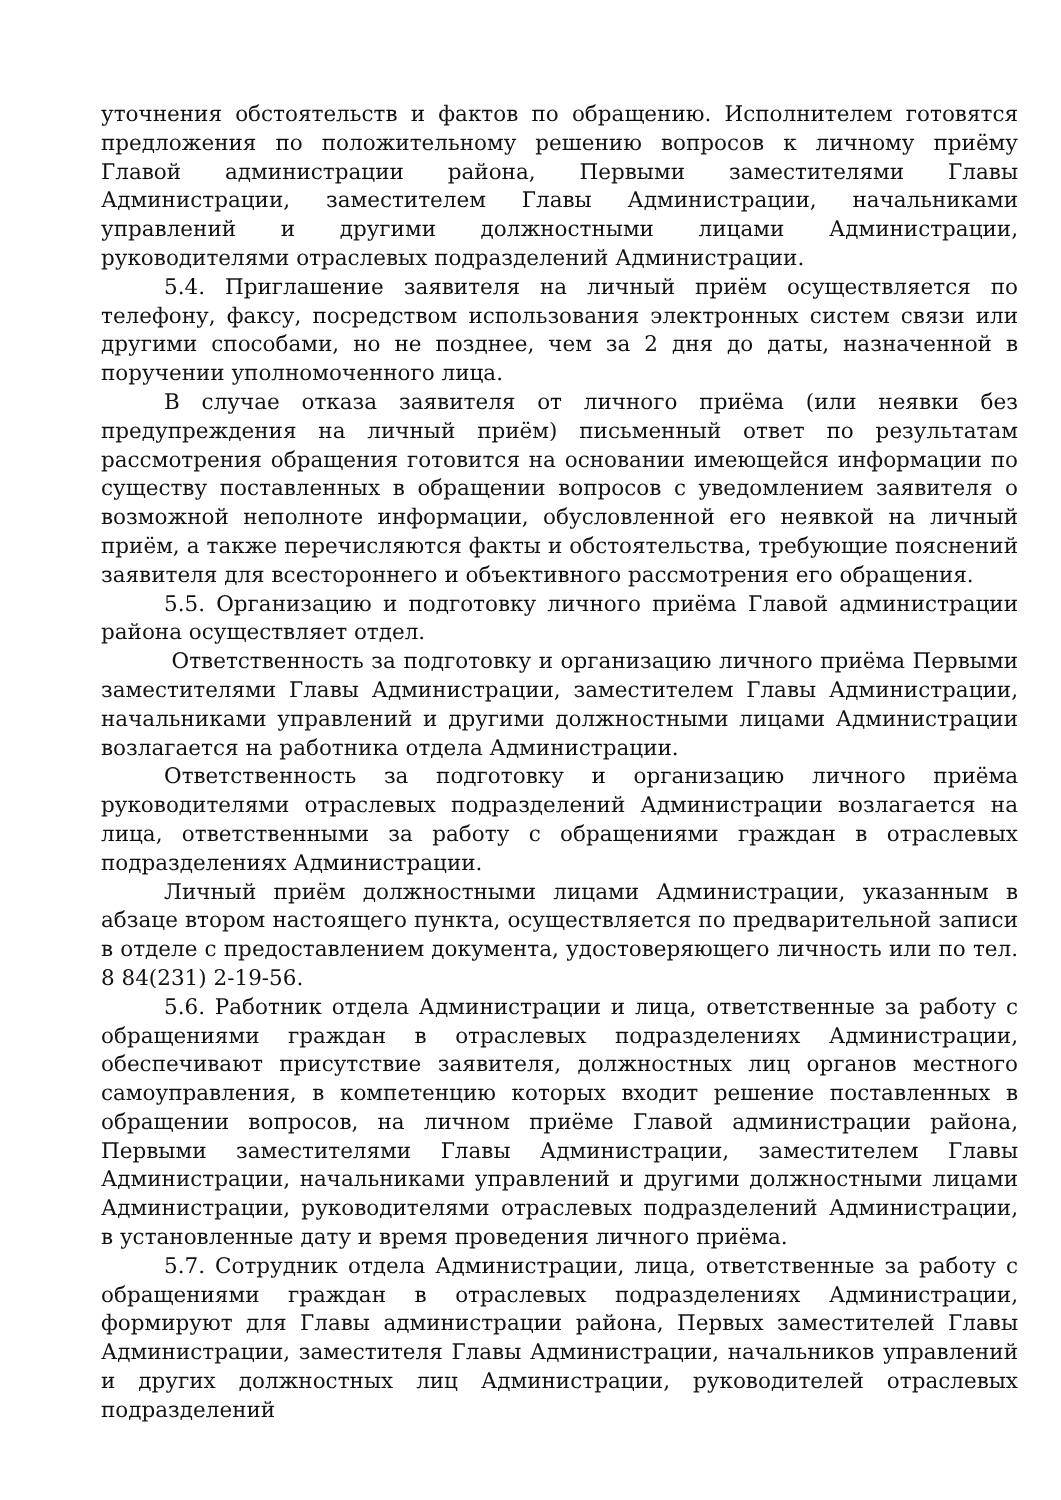уточнения обстоятельств и фактов по обращению. Исполнителем готовятся предложения по положительному решению вопросов к личному приёму Главой администрации района, Первыми заместителями Главы Администрации, заместителем Главы Администрации, начальниками управлений и другими должностными лицами Администрации, руководителями отраслевых подразделений Администрации.
5.4. Приглашение заявителя на личный приём осуществляется по телефону, факсу, посредством использования электронных систем связи или другими способами, но не позднее, чем за 2 дня до даты, назначенной в поручении уполномоченного лица.
В случае отказа заявителя от личного приёма (или неявки без предупреждения на личный приём) письменный ответ по результатам рассмотрения обращения готовится на основании имеющейся информации по существу поставленных в обращении вопросов с уведомлением заявителя о возможной неполноте информации, обусловленной его неявкой на личный приём, а также перечисляются факты и обстоятельства, требующие пояснений заявителя для всестороннего и объективного рассмотрения его обращения.
5.5. Организацию и подготовку личного приёма Главой администрации района осуществляет отдел.
Ответственность за подготовку и организацию личного приёма Первыми заместителями Главы Администрации, заместителем Главы Администрации, начальниками управлений и другими должностными лицами Администрации возлагается на работника отдела Администрации.
Ответственность за подготовку и организацию личного приёма руководителями отраслевых подразделений Администрации возлагается на лица, ответственными за работу с обращениями граждан в отраслевых подразделениях Администрации.
Личный приём должностными лицами Администрации, указанным в абзаце втором настоящего пункта, осуществляется по предварительной записи в отделе с предоставлением документа, удостоверяющего личность или по тел. 8 84(231) 2-19-56.
5.6. Работник отдела Администрации и лица, ответственные за работу с обращениями граждан в отраслевых подразделениях Администрации, обеспечивают присутствие заявителя, должностных лиц органов местного самоуправления, в компетенцию которых входит решение поставленных в обращении вопросов, на личном приёме Главой администрации района, Первыми заместителями Главы Администрации, заместителем Главы Администрации, начальниками управлений и другими должностными лицами Администрации, руководителями отраслевых подразделений Администрации, в установленные дату и время проведения личного приёма.
5.7. Сотрудник отдела Администрации, лица, ответственные за работу с обращениями граждан в отраслевых подразделениях Администрации, формируют для Главы администрации района, Первых заместителей Главы Администрации, заместителя Главы Администрации, начальников управлений и других должностных лиц Администрации, руководителей отраслевых подразделений